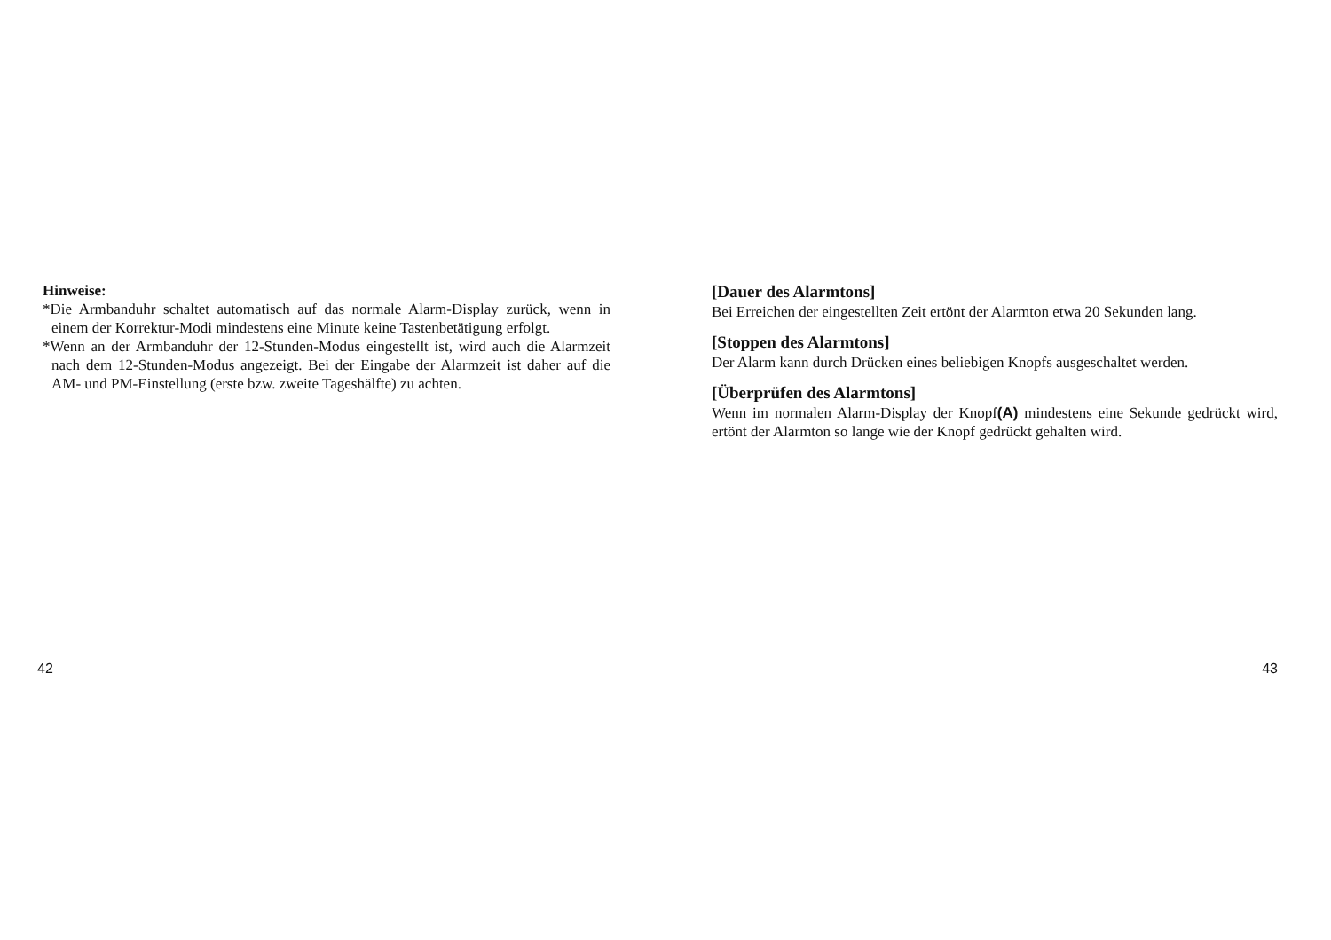Hinweise:
*Die Armbanduhr schaltet automatisch auf das normale Alarm-Display zurück, wenn in einem der Korrektur-Modi mindestens eine Minute keine Tastenbetätigung erfolgt.
*Wenn an der Armbanduhr der 12-Stunden-Modus eingestellt ist, wird auch die Alarmzeit nach dem 12-Stunden-Modus angezeigt. Bei der Eingabe der Alarmzeit ist daher auf die AM- und PM-Einstellung (erste bzw. zweite Tageshälfte) zu achten.
42
[Dauer des Alarmtons]
Bei Erreichen der eingestellten Zeit ertönt der Alarmton etwa 20 Sekunden lang.
[Stoppen des Alarmtons]
Der Alarm kann durch Drücken eines beliebigen Knopfs ausgeschaltet werden.
[Überprüfen des Alarmtons]
Wenn im normalen Alarm-Display der Knopf(A) mindestens eine Sekunde gedrückt wird, ertönt der Alarmton so lange wie der Knopf gedrückt gehalten wird.
43